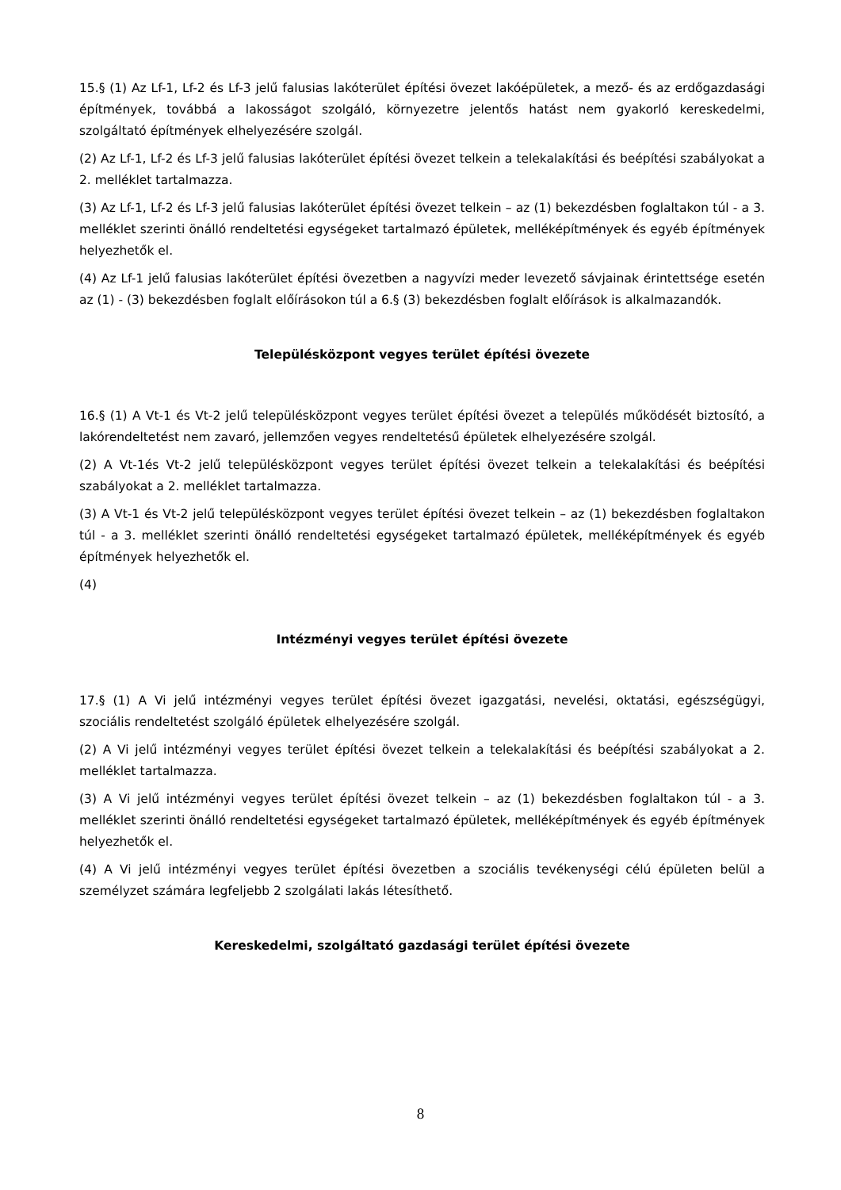15.§ (1) Az Lf-1, Lf-2 és Lf-3 jelű falusias lakóterület építési övezet lakóépületek, a mező- és az erdőgazdasági építmények, továbbá a lakosságot szolgáló, környezetre jelentős hatást nem gyakorló kereskedelmi, szolgáltató építmények elhelyezésére szolgál.
(2) Az Lf-1, Lf-2 és Lf-3 jelű falusias lakóterület építési övezet telkein a telekalakítási és beépítési szabályokat a 2. melléklet tartalmazza.
(3) Az Lf-1, Lf-2 és Lf-3 jelű falusias lakóterület építési övezet telkein – az (1) bekezdésben foglaltakon túl - a 3. melléklet szerinti önálló rendeltetési egységeket tartalmazó épületek, melléképítmények és egyéb építmények helyezhetők el.
(4) Az Lf-1 jelű falusias lakóterület építési övezetben a nagyvízi meder levezető sávjainak érintettsége esetén az (1) - (3) bekezdésben foglalt előírásokon túl a 6.§ (3) bekezdésben foglalt előírások is alkalmazandók.
Településközpont vegyes terület építési övezete
16.§ (1) A Vt-1 és Vt-2 jelű településközpont vegyes terület építési övezet a település működését biztosító, a lakórendeltetést nem zavaró, jellemzően vegyes rendeltetésű épületek elhelyezésére szolgál.
(2) A Vt-1és Vt-2 jelű településközpont vegyes terület építési övezet telkein a telekalakítási és beépítési szabályokat a 2. melléklet tartalmazza.
(3) A Vt-1 és Vt-2 jelű településközpont vegyes terület építési övezet telkein – az (1) bekezdésben foglaltakon túl - a 3. melléklet szerinti önálló rendeltetési egységeket tartalmazó épületek, melléképítmények és egyéb építmények helyezhetők el.
(4)
Intézményi vegyes terület építési övezete
17.§ (1) A Vi jelű intézményi vegyes terület építési övezet igazgatási, nevelési, oktatási, egészségügyi, szociális rendeltetést szolgáló épületek elhelyezésére szolgál.
(2) A Vi jelű intézményi vegyes terület építési övezet telkein a telekalakítási és beépítési szabályokat a 2. melléklet tartalmazza.
(3) A Vi jelű intézményi vegyes terület építési övezet telkein – az (1) bekezdésben foglaltakon túl - a 3. melléklet szerinti önálló rendeltetési egységeket tartalmazó épületek, melléképítmények és egyéb építmények helyezhetők el.
(4) A Vi jelű intézményi vegyes terület építési övezetben a szociális tevékenységi célú épületen belül a személyzet számára legfeljebb 2 szolgálati lakás létesíthető.
Kereskedelmi, szolgáltató gazdasági terület építési övezete
8